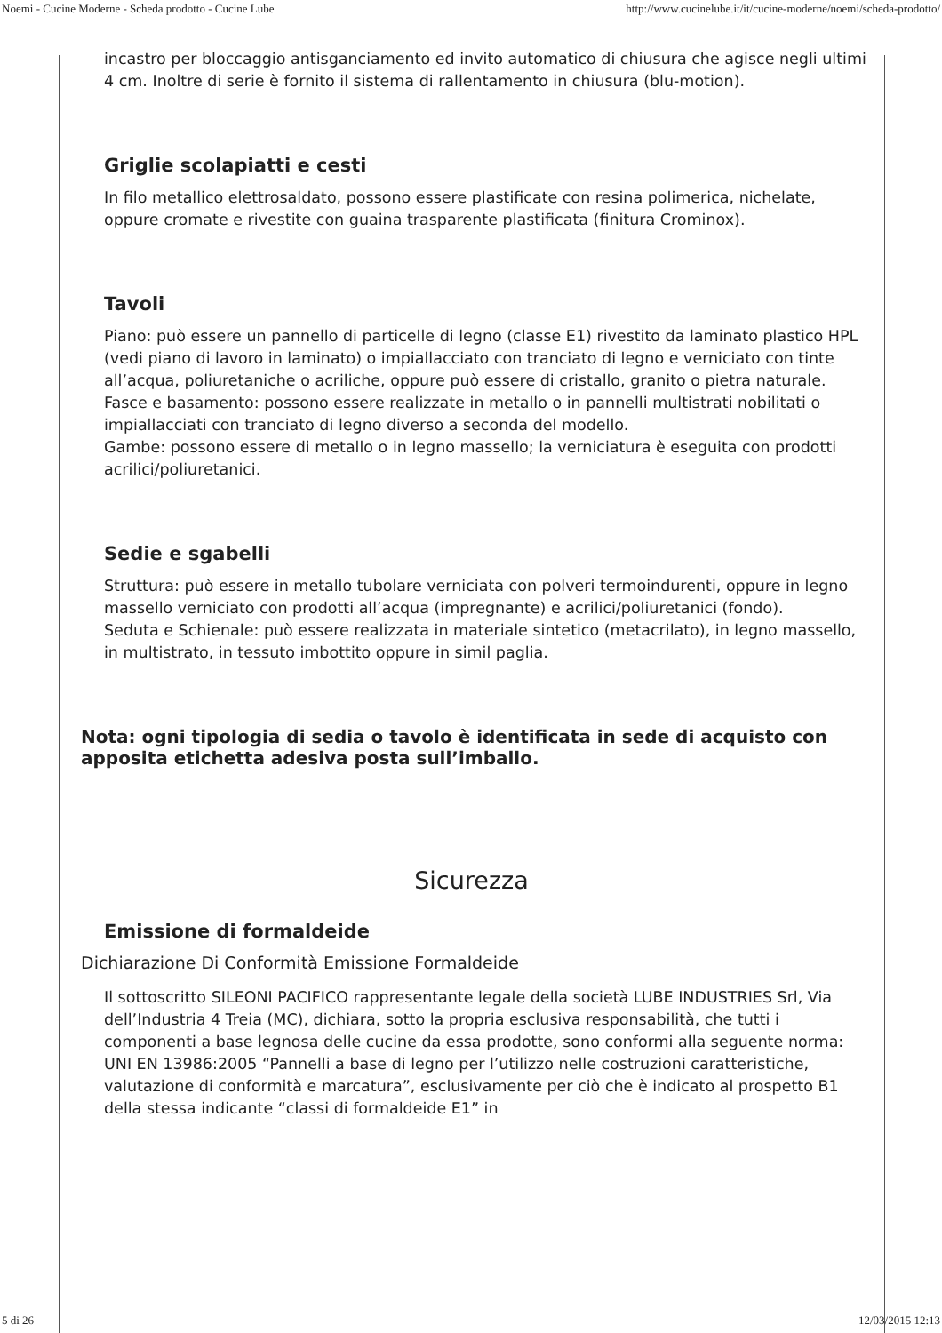Noemi - Cucine Moderne - Scheda prodotto - Cucine Lube http://www.cucinelube.it/it/cucine-moderne/noemi/scheda-prodotto/
incastro per bloccaggio antisganciamento ed invito automatico di chiusura che agisce negli ultimi 4 cm. Inoltre di serie è fornito il sistema di rallentamento in chiusura (blu-motion).
Griglie scolapiatti e cesti
In filo metallico elettrosaldato, possono essere plastificate con resina polimerica, nichelate, oppure cromate e rivestite con guaina trasparente plastificata (finitura Crominox).
Tavoli
Piano: può essere un pannello di particelle di legno (classe E1) rivestito da laminato plastico HPL (vedi piano di lavoro in laminato) o impiallacciato con tranciato di legno e verniciato con tinte all’acqua, poliuretaniche o acriliche, oppure può essere di cristallo, granito o pietra naturale.
Fasce e basamento: possono essere realizzate in metallo o in pannelli multistrati nobilitati o impiallacciati con tranciato di legno diverso a seconda del modello.
Gambe: possono essere di metallo o in legno massello; la verniciatura è eseguita con prodotti acrilici/poliuretanici.
Sedie e sgabelli
Struttura: può essere in metallo tubolare verniciata con polveri termoindurenti, oppure in legno massello verniciato con prodotti all’acqua (impregnante) e acrilici/poliuretanici (fondo).
Seduta e Schienale: può essere realizzata in materiale sintetico (metacrilato), in legno massello, in multistrato, in tessuto imbottito oppure in simil paglia.
Nota: ogni tipologia di sedia o tavolo è identificata in sede di acquisto con apposita etichetta adesiva posta sull’imballo.
Sicurezza
Emissione di formaldeide
Dichiarazione Di Conformità Emissione Formaldeide
Il sottoscritto SILEONI PACIFICO rappresentante legale della società LUBE INDUSTRIES Srl, Via dell’Industria 4 Treia (MC), dichiara, sotto la propria esclusiva responsabilità, che tutti i componenti a base legnosa delle cucine da essa prodotte, sono conformi alla seguente norma: UNI EN 13986:2005 “Pannelli a base di legno per l’utilizzo nelle costruzioni caratteristiche, valutazione di conformità e marcatura”, esclusivamente per ciò che è indicato al prospetto B1 della stessa indicante “classi di formaldeide E1” in
5 di 26 12/03/2015 12:13